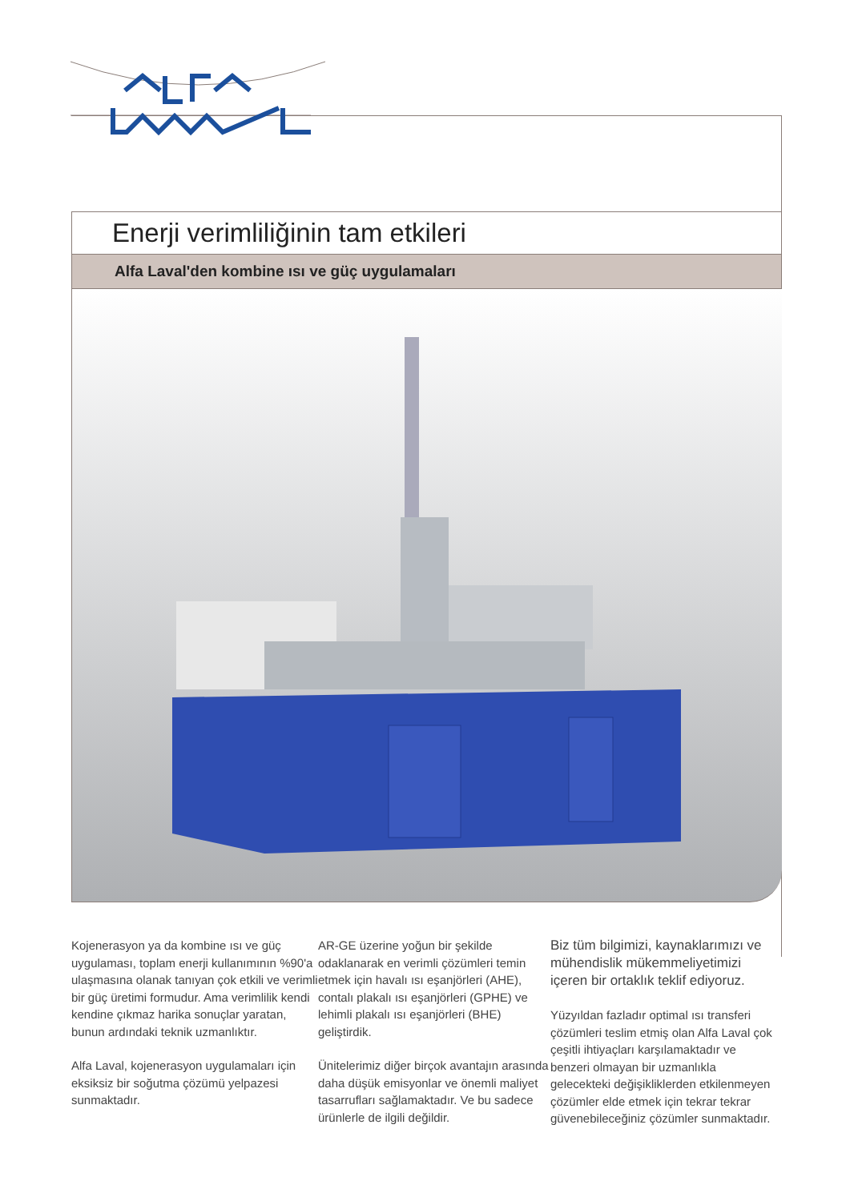Enerji verimliliğinin tam etkileri
Alfa Laval'den kombine ısı ve güç uygulamaları
Kojenerasyon ya da kombine ısı ve güç uygulaması, toplam enerji kullanımının %90'a ulaşmasına olanak tanıyan çok etkili ve verimli bir güç üretimi formudur. Ama verimlilik kendi kendine çıkmaz harika sonuçlar yaratan, bunun ardındaki teknik uzmanlıktır.
Alfa Laval, kojenerasyon uygulamaları için eksiksiz bir soğutma çözümü yelpazesi sunmaktadır.
AR-GE üzerine yoğun bir şekilde odaklanarak en verimli çözümleri temin etmek için havalı ısı eşanjörleri (AHE), contalı plakalı ısı eşanjörleri (GPHE) ve lehimli plakalı ısı eşanjörleri (BHE) geliştirdik.
Ünitelerimiz diğer birçok avantajın arasında daha düşük emisyonlar ve önemli maliyet tasarrufları sağlamaktadır. Ve bu sadece ürünlerle de ilgili değildir.
Biz tüm bilgimizi, kaynaklarımızı ve mühendislik mükemmeliyetimizi içeren bir ortaklık teklif ediyoruz.
Yüzyıldan fazladır optimal ısı transferi çözümleri teslim etmiş olan Alfa Laval çok çeşitli ihtiyaçları karşılamaktadır ve benzeri olmayan bir uzmanlıkla gelecekteki değişikliklerden etkilenmeyen çözümler elde etmek için tekrar tekrar güvenebileceğiniz çözümler sunmaktadır.